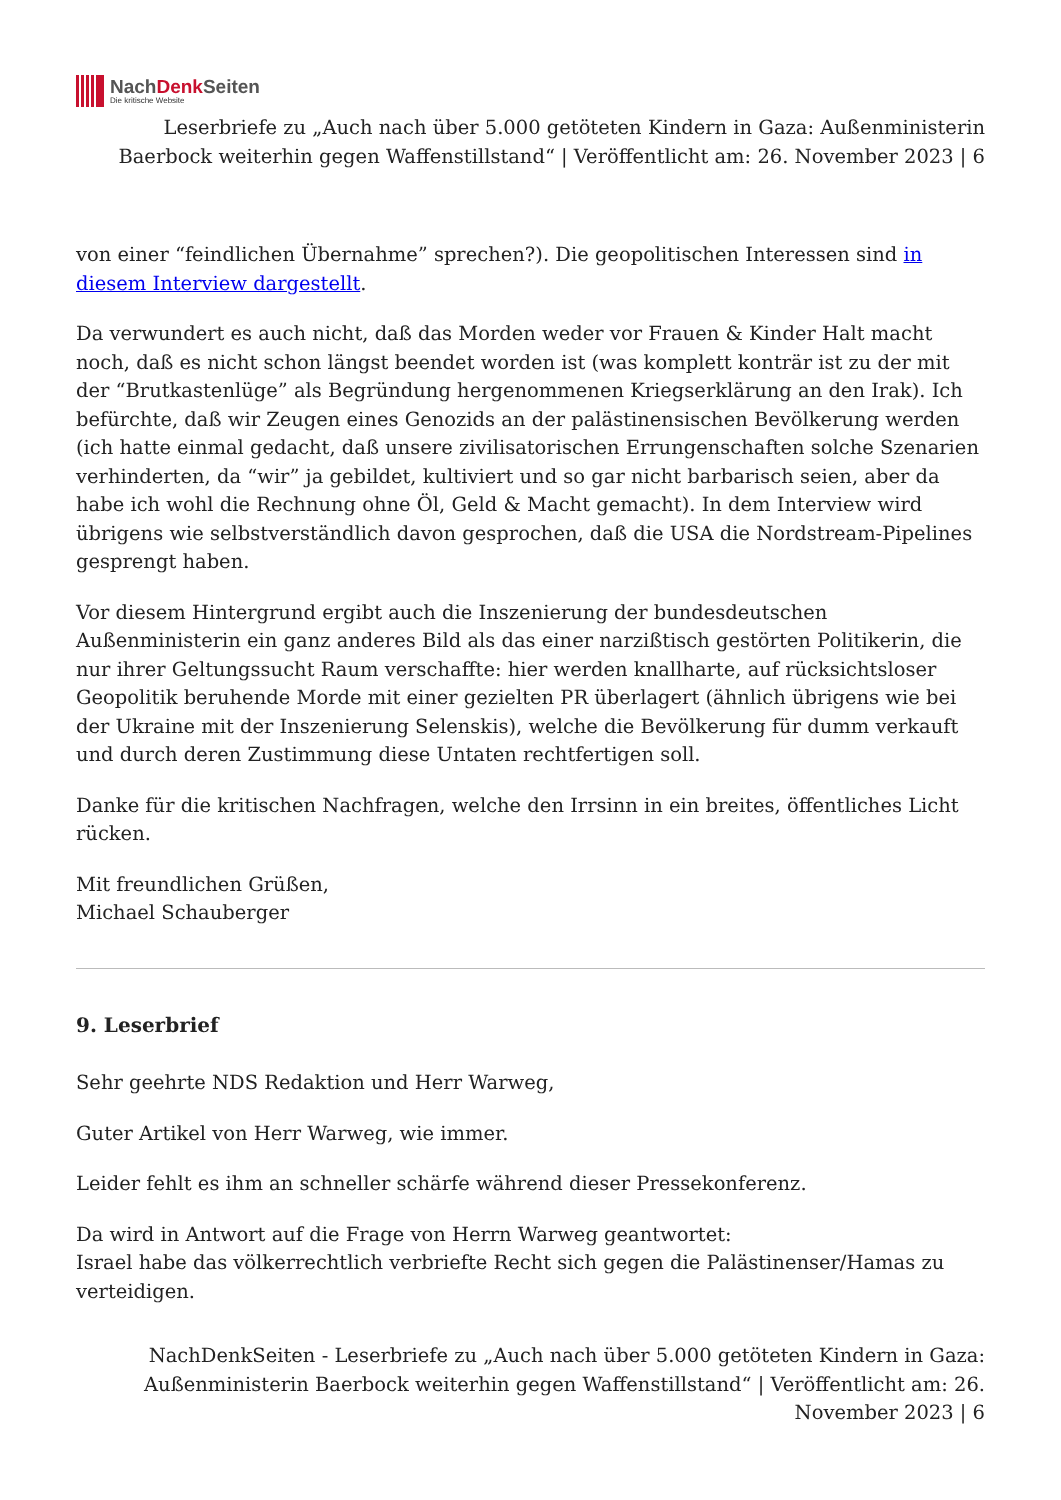NachDenk Seiten
Die kritische Website
Leserbriefe zu „Auch nach über 5.000 getöteten Kindern in Gaza: Außenministerin Baerbock weiterhin gegen Waffenstillstand“ | Veröffentlicht am: 26. November 2023 | 6
von einer “feindlichen Übernahme” sprechen?). Die geopolitischen Interessen sind in diesem Interview dargestellt.
Da verwundert es auch nicht, daß das Morden weder vor Frauen & Kinder Halt macht noch, daß es nicht schon längst beendet worden ist (was komplett konträr ist zu der mit der “Brutkastenlüge” als Begründung hergenommenen Kriegserklärung an den Irak). Ich befürchte, daß wir Zeugen eines Genozids an der palästinensischen Bevölkerung werden (ich hatte einmal gedacht, daß unsere zivilisatorischen Errungenschaften solche Szenarien verhinderten, da “wir” ja gebildet, kultiviert und so gar nicht barbarisch seien, aber da habe ich wohl die Rechnung ohne Öl, Geld & Macht gemacht). In dem Interview wird übrigens wie selbstverständlich davon gesprochen, daß die USA die Nordstream-Pipelines gesprengt haben.
Vor diesem Hintergrund ergibt auch die Inszenierung der bundesdeutschen Außenministerin ein ganz anderes Bild als das einer narzißtisch gestörten Politikerin, die nur ihrer Geltungssucht Raum verschaffte: hier werden knallharte, auf rücksichtsloser Geopolitik beruhende Morde mit einer gezielten PR überlagert (ähnlich übrigens wie bei der Ukraine mit der Inszenierung Selenskis), welche die Bevölkerung für dumm verkauft und durch deren Zustimmung diese Untaten rechtfertigen soll.
Danke für die kritischen Nachfragen, welche den Irrsinn in ein breites, öffentliches Licht rücken.
Mit freundlichen Grüßen,
Michael Schauberger
9. Leserbrief
Sehr geehrte NDS Redaktion und Herr Warweg,
Guter Artikel von Herr Warweg, wie immer.
Leider fehlt es ihm an schneller schärfe während dieser Pressekonferenz.
Da wird in Antwort auf die Frage von Herrn Warweg geantwortet:
Israel habe das völkerrechtlich verbriefte Recht sich gegen die Palästinenser/Hamas zu verteidigen.
NachDenkSeiten - Leserbriefe zu „Auch nach über 5.000 getöteten Kindern in Gaza: Außenministerin Baerbock weiterhin gegen Waffenstillstand“ | Veröffentlicht am: 26. November 2023 | 6